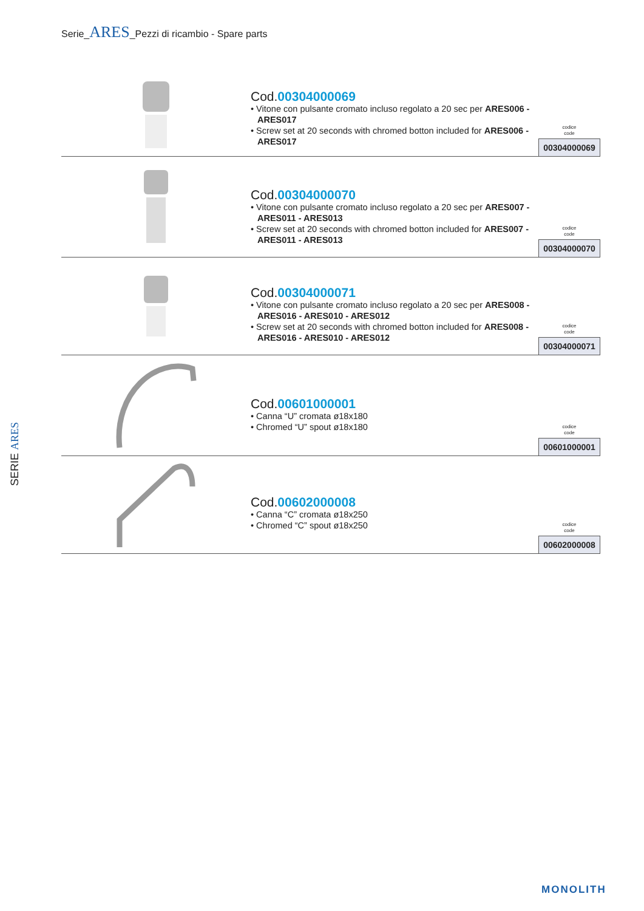Serie_ARES_Pezzi di ricambio - Spare parts
SERIE ARES
Cod.00304000069
• Vitone con pulsante cromato incluso regolato a 20 sec per ARES006 - ARES017
• Screw set at 20 seconds with chromed botton included for ARES006 - ARES017
codice
code
00304000069
Cod.00304000070
• Vitone con pulsante cromato incluso regolato a 20 sec per ARES007 - ARES011 - ARES013
• Screw set at 20 seconds with chromed botton included for ARES007 - ARES011 - ARES013
codice
code
00304000070
Cod.00304000071
• Vitone con pulsante cromato incluso regolato a 20 sec per ARES008 - ARES016 - ARES010 - ARES012
• Screw set at 20 seconds with chromed botton included for ARES008 - ARES016 - ARES010 - ARES012
codice
code
00304000071
Cod.00601000001
• Canna “U” cromata ø18x180
• Chromed “U” spout ø18x180
codice
code
00601000001
Cod.00602000008
• Canna “C” cromata ø18x250
• Chromed “C” spout ø18x250
codice
code
00602000008
MONOLITH